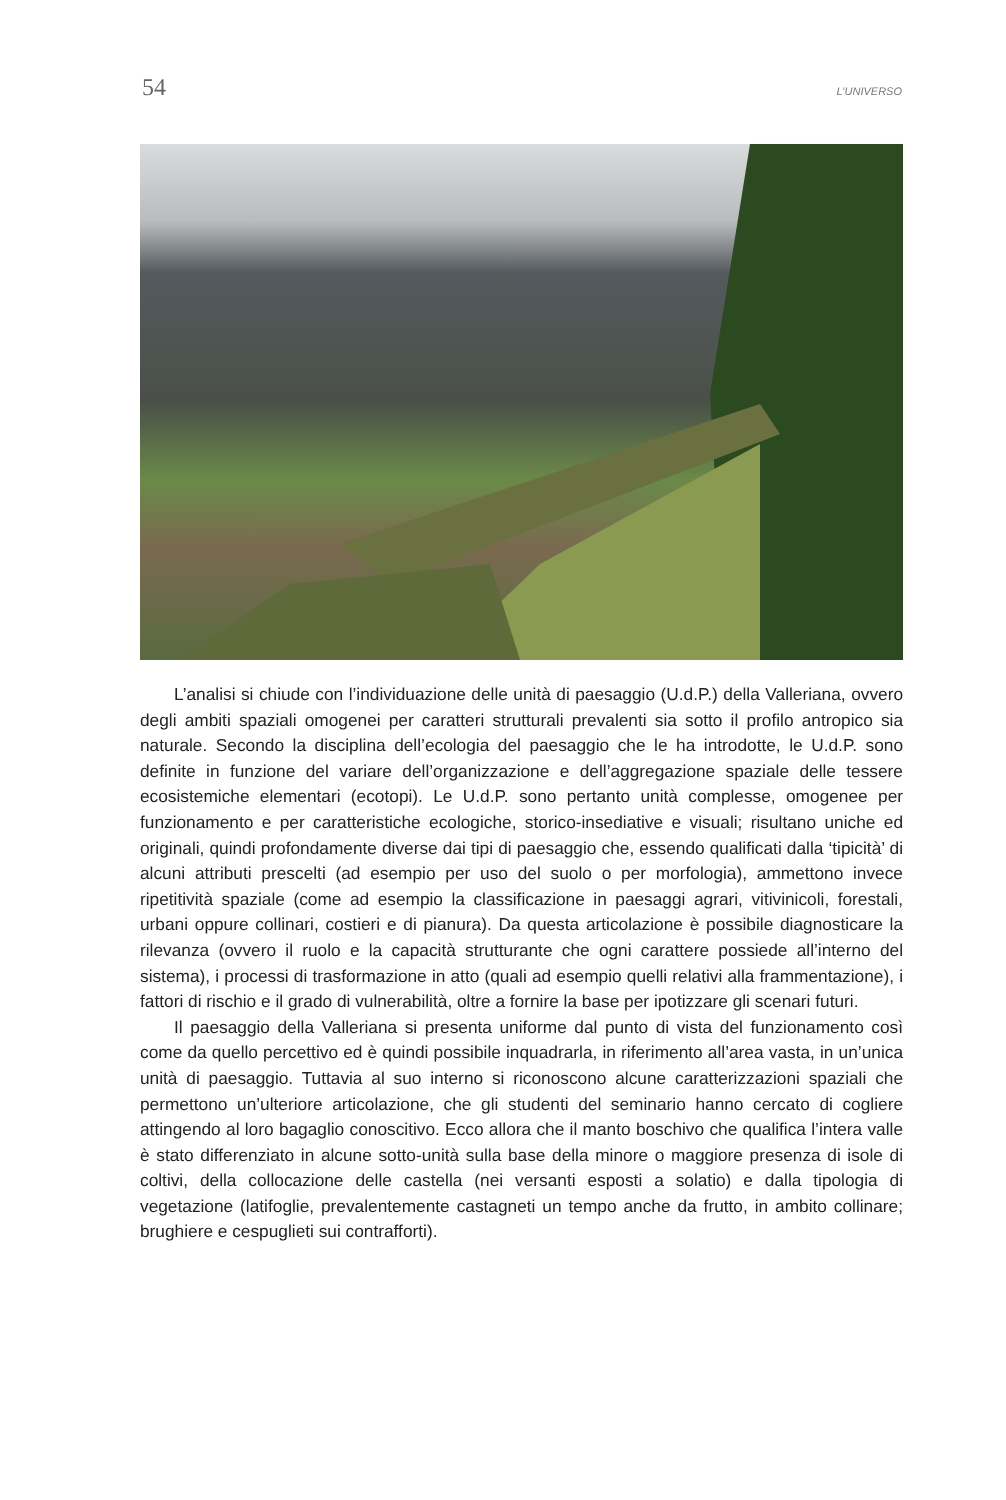54 L’UNIVERSO
L’analisi si chiude con l’individuazione delle unità di paesaggio (U.d.P.) della Valleriana, ovvero degli ambiti spaziali omogenei per caratteri strutturali prevalenti sia sotto il profilo antropico sia naturale. Secondo la disciplina dell’ecologia del paesaggio che le ha introdotte, le U.d.P. sono definite in funzione del variare dell’organizzazione e dell’aggregazione spaziale delle tessere ecosistemiche elementari (ecotopi). Le U.d.P. sono pertanto unità complesse, omogenee per funzionamento e per caratteristiche ecologiche, storico-insediative e visuali; risultano uniche ed originali, quindi profondamente diverse dai tipi di paesaggio che, essendo qualificati dalla ‘tipicità’ di alcuni attributi prescelti (ad esempio per uso del suolo o per morfologia), ammettono invece ripetitività spaziale (come ad esempio la classificazione in paesaggi agrari, vitivinicoli, forestali, urbani oppure collinari, costieri e di pianura). Da questa articolazione è possibile diagnosticare la rilevanza (ovvero il ruolo e la capacità strutturante che ogni carattere possiede all’interno del sistema), i processi di trasformazione in atto (quali ad esempio quelli relativi alla frammentazione), i fattori di rischio e il grado di vulnerabilità, oltre a fornire la base per ipotizzare gli scenari futuri.
Il paesaggio della Valleriana si presenta uniforme dal punto di vista del funzionamento così come da quello percettivo ed è quindi possibile inquadrarla, in riferimento all’area vasta, in un’unica unità di paesaggio. Tuttavia al suo interno si riconoscono alcune caratterizzazioni spaziali che permettono un’ulteriore articolazione, che gli studenti del seminario hanno cercato di cogliere attingendo al loro bagaglio conoscitivo. Ecco allora che il manto boschivo che qualifica l’intera valle è stato differenziato in alcune sotto-unità sulla base della minore o maggiore presenza di isole di coltivi, della collocazione delle castella (nei versanti esposti a solatio) e dalla tipologia di vegetazione (latifoglie, prevalentemente castagneti un tempo anche da frutto, in ambito collinare; brughiere e cespuglieti sui contrafforti).